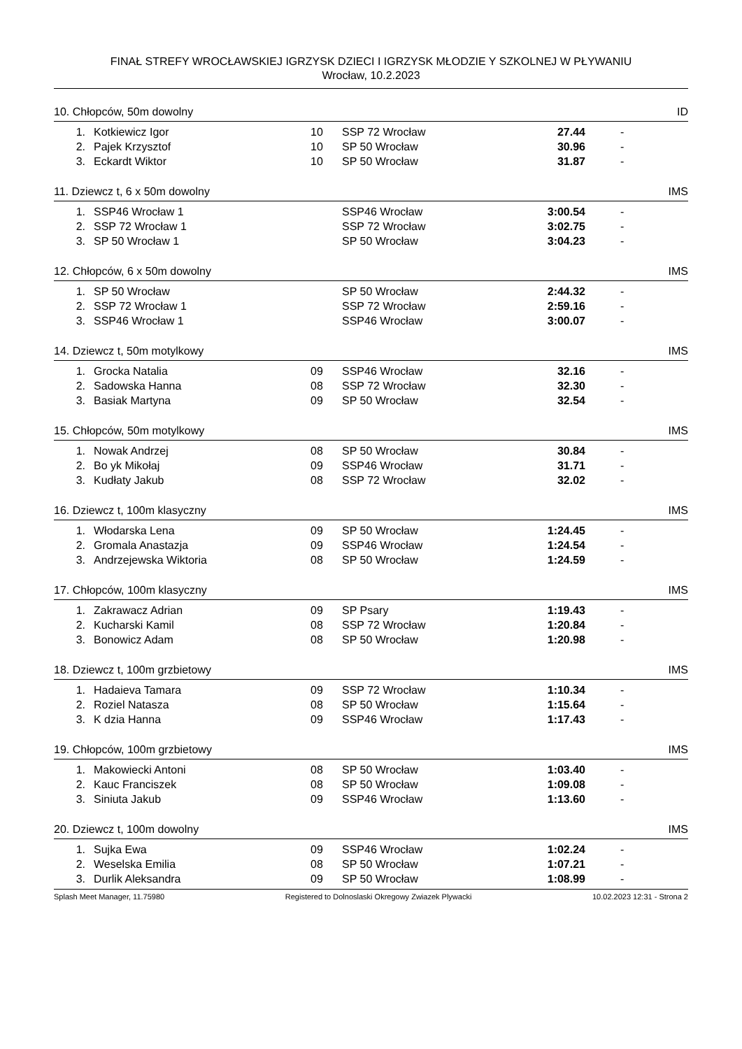FINAŁ STREFY WROCŁAWSKIEJ IGRZYSK DZIECI I IGRZYSK MŁODZIE Y SZKOLNEJ W PŁYWANIU
Wrocław, 10.2.2023
10. Chłopców, 50m dowolny ID
| 1. | Kotkiewicz Igor | 10 | SSP 72 Wrocław | 27.44 | - |
| 2. | Pajek Krzysztof | 10 | SP 50 Wrocław | 30.96 | - |
| 3. | Eckardt Wiktor | 10 | SP 50 Wrocław | 31.87 | - |
11. Dziewcz t, 6 x 50m dowolny IMS
| 1. | SSP46 Wrocław 1 | | SSP46 Wrocław | 3:00.54 | - |
| 2. | SSP 72 Wrocław 1 | | SSP 72 Wrocław | 3:02.75 | - |
| 3. | SP 50 Wrocław 1 | | SP 50 Wrocław | 3:04.23 | - |
12. Chłopców, 6 x 50m dowolny IMS
| 1. | SP 50 Wrocław | | SP 50 Wrocław | 2:44.32 | - |
| 2. | SSP 72 Wrocław 1 | | SSP 72 Wrocław | 2:59.16 | - |
| 3. | SSP46 Wrocław 1 | | SSP46 Wrocław | 3:00.07 | - |
14. Dziewcz t, 50m motylkowy IMS
| 1. | Grocka Natalia | 09 | SSP46 Wrocław | 32.16 | - |
| 2. | Sadowska Hanna | 08 | SSP 72 Wrocław | 32.30 | - |
| 3. | Basiak Martyna | 09 | SP 50 Wrocław | 32.54 | - |
15. Chłopców, 50m motylkowy IMS
| 1. | Nowak Andrzej | 08 | SP 50 Wrocław | 30.84 | - |
| 2. | Bo yk Mikołaj | 09 | SSP46 Wrocław | 31.71 | - |
| 3. | Kudłaty Jakub | 08 | SSP 72 Wrocław | 32.02 | - |
16. Dziewcz t, 100m klasyczny IMS
| 1. | Włodarska Lena | 09 | SP 50 Wrocław | 1:24.45 | - |
| 2. | Gromala Anastazja | 09 | SSP46 Wrocław | 1:24.54 | - |
| 3. | Andrzejewska Wiktoria | 08 | SP 50 Wrocław | 1:24.59 | - |
17. Chłopców, 100m klasyczny IMS
| 1. | Zakrawacz Adrian | 09 | SP Psary | 1:19.43 | - |
| 2. | Kucharski Kamil | 08 | SSP 72 Wrocław | 1:20.84 | - |
| 3. | Bonowicz Adam | 08 | SP 50 Wrocław | 1:20.98 | - |
18. Dziewcz t, 100m grzbietowy IMS
| 1. | Hadaieva Tamara | 09 | SSP 72 Wrocław | 1:10.34 | - |
| 2. | Roziel Natasza | 08 | SP 50 Wrocław | 1:15.64 | - |
| 3. | K dzia Hanna | 09 | SSP46 Wrocław | 1:17.43 | - |
19. Chłopców, 100m grzbietowy IMS
| 1. | Makowiecki Antoni | 08 | SP 50 Wrocław | 1:03.40 | - |
| 2. | Kauc Franciszek | 08 | SP 50 Wrocław | 1:09.08 | - |
| 3. | Siniuta Jakub | 09 | SSP46 Wrocław | 1:13.60 | - |
20. Dziewcz t, 100m dowolny IMS
| 1. | Sujka Ewa | 09 | SSP46 Wrocław | 1:02.24 | - |
| 2. | Weselska Emilia | 08 | SP 50 Wrocław | 1:07.21 | - |
| 3. | Durlik Aleksandra | 09 | SP 50 Wrocław | 1:08.99 | - |
Splash Meet Manager, 11.75980 Registered to Dolnoslaski Okregowy Zwiazek Plywacki 10.02.2023 12:31 - Strona 2